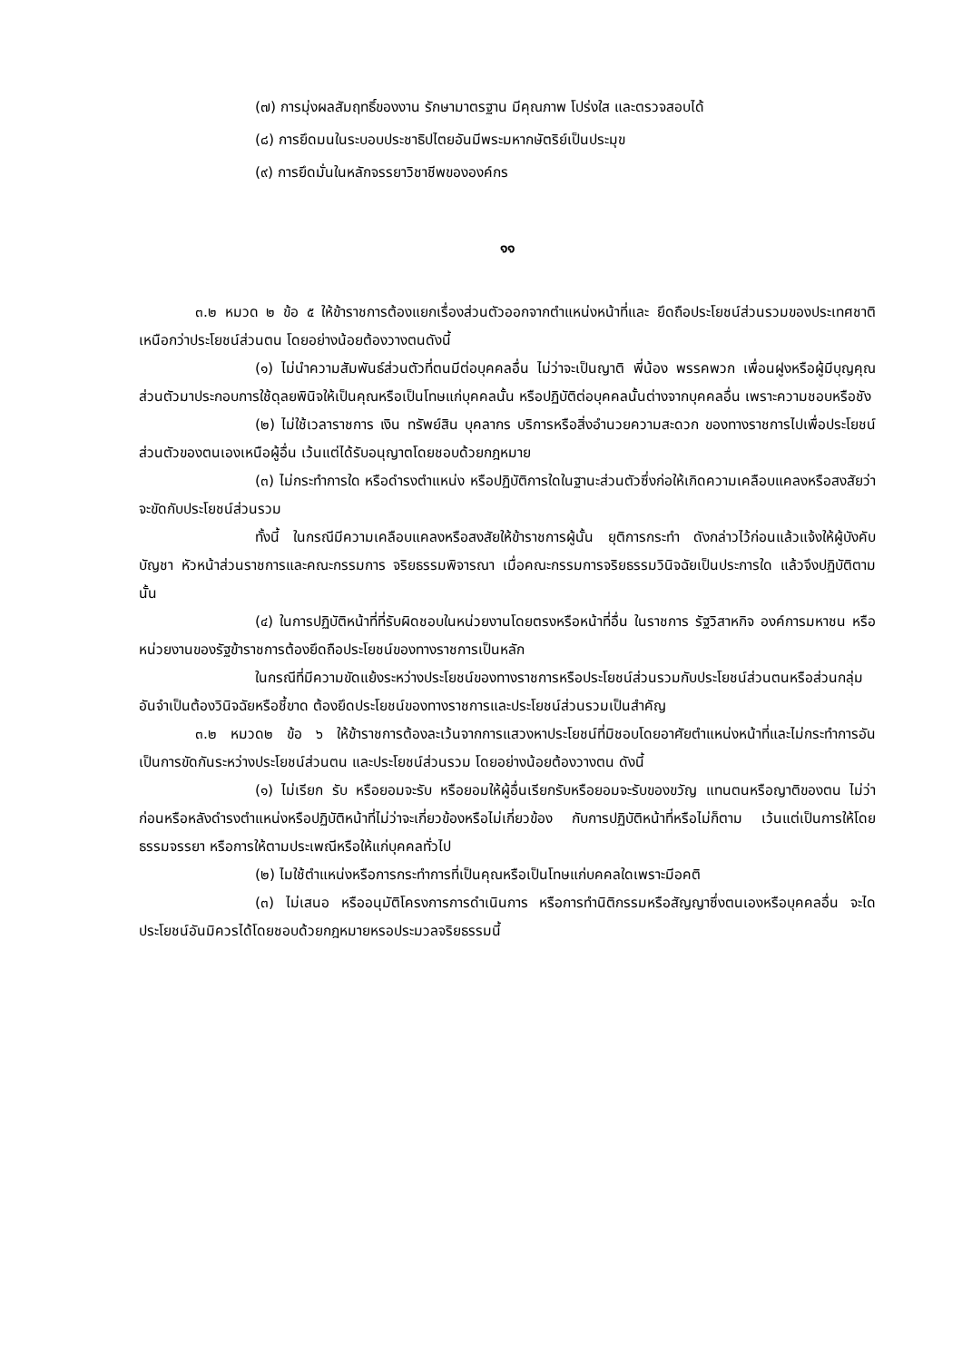(๗) การมุ่งผลสัมฤทธิ์ของงาน รักษามาตรฐาน มีคุณภาพ โปร่งใส และตรวจสอบได้
(๘) การยึดมนในระบอบประชาธิปไตยอันมีพระมหากษัตริย์เป็นประมุข
(๙) การยึดมั่นในหลักจรรยาวิชาชีพขององค์กร
๑๑
๓.๒ หมวด ๒ ข้อ ๕ ให้ข้าราชการต้องแยกเรื่องส่วนตัวออกจากตำแหน่งหน้าที่และ ยึดถือประโยชน์ส่วนรวมของประเทศชาติเหนือกว่าประโยชน์ส่วนตน โดยอย่างน้อยต้องวางตนดังนี้
(๑) ไม่นำความสัมพันธ์ส่วนตัวที่ตนมีต่อบุคคลอื่น ไม่ว่าจะเป็นญาติ พี่น้อง พรรคพวก เพื่อนฝูงหรือผู้มีบุญคุณส่วนตัวมาประกอบการใช้ดุลยพินิจให้เป็นคุณหรือเป็นโทษแก่บุคคลนั้น หรือปฏิบัติต่อบุคคลนั้นต่างจากบุคคลอื่น เพราะความชอบหรือชัง
(๒) ไม่ใช้เวลาราชการ เงิน ทรัพย์สิน บุคลากร บริการหรือสิ่งอำนวยความสะดวก ของทางราชการไปเพื่อประโยชน์ส่วนตัวของตนเองเหนือผู้อื่น เว้นแต่ได้รับอนุญาตโดยชอบด้วยกฎหมาย
(๓) ไม่กระทำการใด หรือดำรงตำแหน่ง หรือปฏิบัติการใดในฐานะส่วนตัวซึ่งก่อให้เกิดความเคลือบแคลงหรือสงสัยว่าจะขัดกับประโยชน์ส่วนรวม
ทั้งนี้ ในกรณีมีความเคลือบแคลงหรือสงสัยให้ข้าราชการผู้นั้น ยุติการกระทำ ดังกล่าวไว้ก่อนแล้วแจ้งให้ผู้บังคับบัญชา หัวหน้าส่วนราชการและคณะกรรมการ จริยธรรมพิจารณา เมื่อคณะกรรมการจริยธรรมวินิจฉัยเป็นประการใด แล้วจึงปฏิบัติตามนั้น
(๔) ในการปฏิบัติหน้าที่ที่รับผิดชอบในหน่วยงานโดยตรงหรือหน้าที่อื่น ในราชการ รัฐวิสาหกิจ องค์การมหาชน หรือหน่วยงานของรัฐข้าราชการต้องยึดถือประโยชน์ของทางราชการเป็นหลัก
ในกรณีที่มีความขัดแย้งระหว่างประโยชน์ของทางราชการหรือประโยชน์ส่วนรวมกับประโยชน์ส่วนตนหรือส่วนกลุ่ม อันจำเป็นต้องวินิจฉัยหรือชี้ขาด ต้องยึดประโยชน์ของทางราชการและประโยชน์ส่วนรวมเป็นสำคัญ
๓.๒ หมวด๒ ข้อ ๖ ให้ข้าราชการต้องละเว้นจากการแสวงหาประโยชน์ที่มิชอบโดยอาศัยตำแหน่งหน้าที่และไม่กระทำการอันเป็นการขัดกันระหว่างประโยชน์ส่วนตน และประโยชน์ส่วนรวม โดยอย่างน้อยต้องวางตน ดังนี้
(๑) ไม่เรียก รับ หรือยอมจะรับ หรือยอมให้ผู้อื่นเรียกรับหรือยอมจะรับของขวัญ แทนตนหรือญาติของตน ไม่ว่าก่อนหรือหลังดำรงตำแหน่งหรือปฏิบัติหน้าที่ไม่ว่าจะเกี่ยวข้องหรือไม่เกี่ยวข้อง กับการปฏิบัติหน้าที่หรือไม่ก็ตาม เว้นแต่เป็นการให้โดยธรรมจรรยา หรือการให้ตามประเพณีหรือให้แก่บุคคลทั่วไป
(๒) ไมใช้ตำแหน่งหรือการกระทำการที่เป็นคุณหรือเป็นโทษแก่บคคลใดเพราะมีอคติ
(๓) ไม่เสนอ หรืออนุมัติโครงการการดำเนินการ หรือการทำนิติกรรมหรือสัญญาซึ่งตนเองหรือบุคคลอื่น จะไดประโยชน์อันมิควรได้โดยชอบด้วยกฎหมายหรอประมวลจริยธรรมนี้